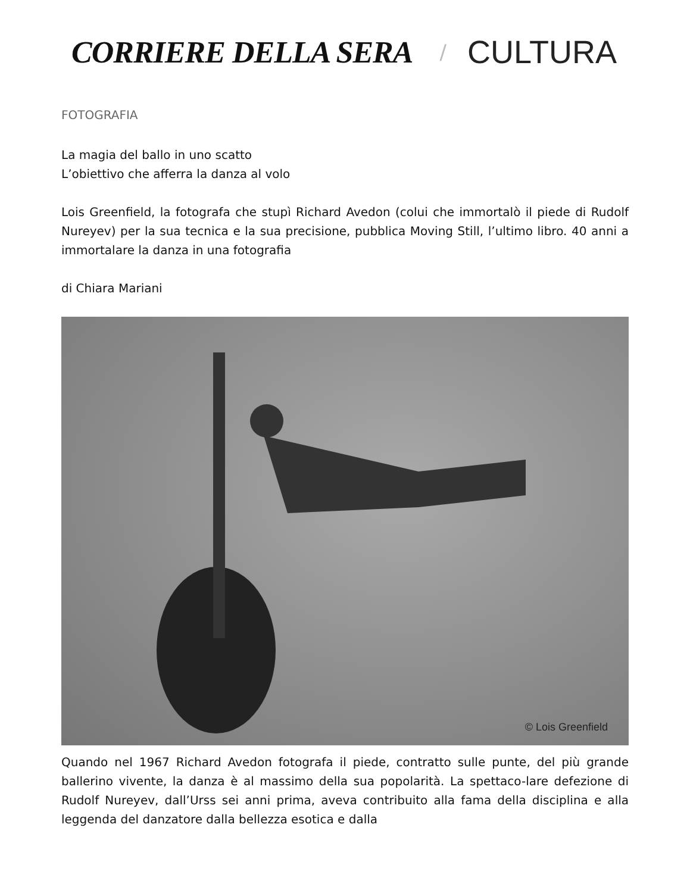CORRIERE DELLA SERA / CULTURA
FOTOGRAFIA
La magia del ballo in uno scatto
L’obiettivo che afferra la danza al volo
Lois Greenfield, la fotografa che stupì Richard Avedon (colui che immortalò il piede di Rudolf Nureyev) per la sua tecnica e la sua precisione, pubblica Moving Still, l’ultimo libro. 40 anni a immortalare la danza in una fotografia
di Chiara Mariani
© Lois Greenfield
Quando nel 1967 Richard Avedon fotografa il piede, contratto sulle punte, del più grande ballerino vivente, la danza è al massimo della sua popolarità. La spettaco-lare defezione di Rudolf Nureyev, dall’Urss sei anni prima, aveva contribuito alla fama della disciplina e alla leggenda del danzatore dalla bellezza esotica e dalla